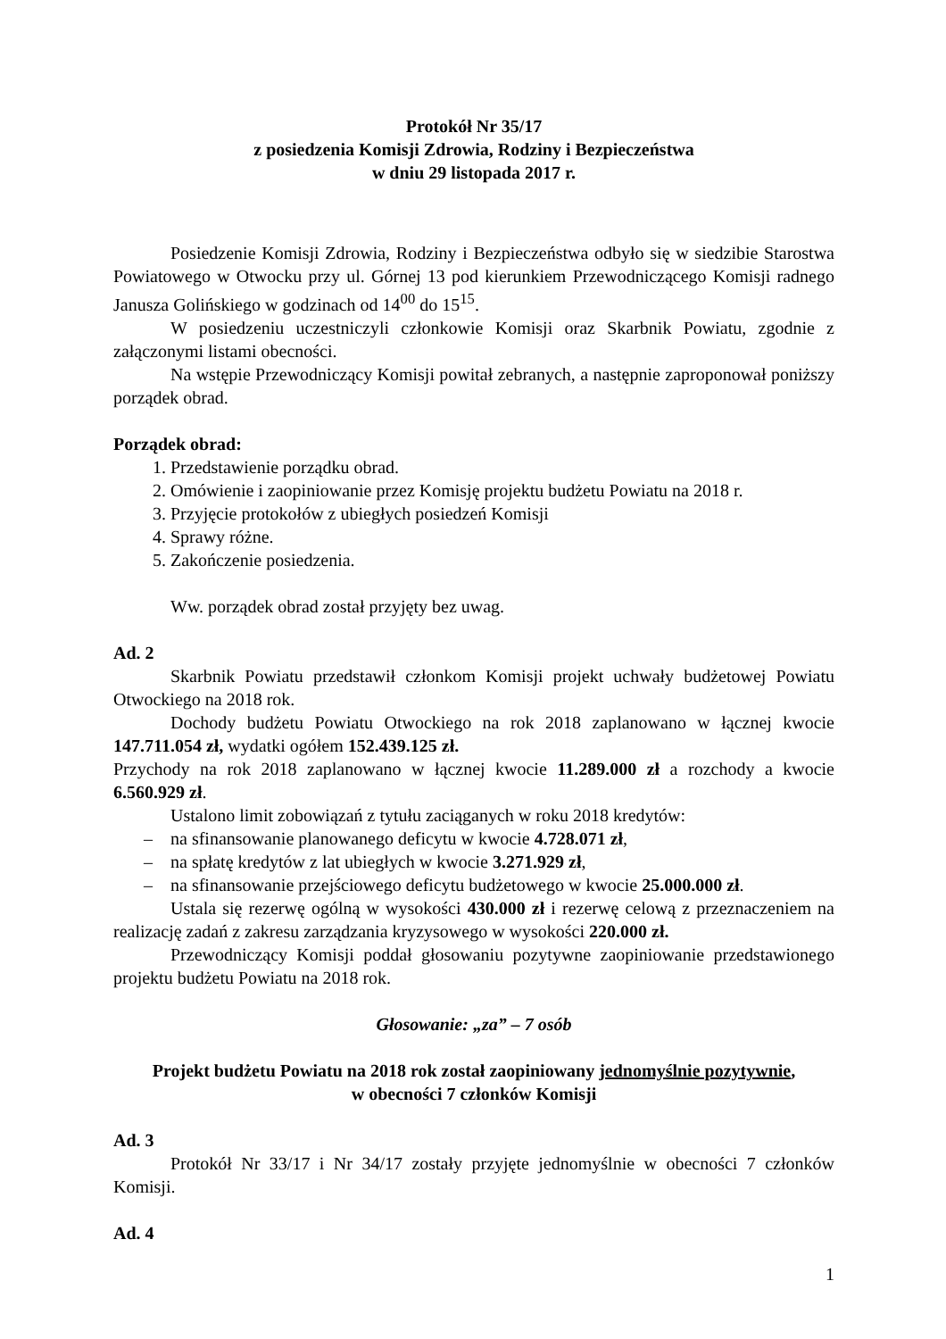Protokół Nr 35/17
z posiedzenia Komisji Zdrowia, Rodziny i Bezpieczeństwa
w dniu 29 listopada 2017 r.
Posiedzenie Komisji Zdrowia, Rodziny i Bezpieczeństwa odbyło się w siedzibie Starostwa Powiatowego w Otwocku przy ul. Górnej 13 pod kierunkiem Przewodniczącego Komisji radnego Janusza Golińskiego w godzinach od 14<sup>00</sup> do 15<sup>15</sup>.
W posiedzeniu uczestniczyli członkowie Komisji oraz Skarbnik Powiatu, zgodnie z załączonymi listami obecności.
Na wstępie Przewodniczący Komisji powitał zebranych, a następnie zaproponował poniższy porządek obrad.
Porządek obrad:
1. Przedstawienie porządku obrad.
2. Omówienie i zaopiniowanie przez Komisję projektu budżetu Powiatu na 2018 r.
3. Przyjęcie protokołów z ubiegłych posiedzeń Komisji
4. Sprawy różne.
5. Zakończenie posiedzenia.
Ww. porządek obrad został przyjęty bez uwag.
Ad. 2
Skarbnik Powiatu przedstawił członkom Komisji projekt uchwały budżetowej Powiatu Otwockiego na 2018 rok.
Dochody budżetu Powiatu Otwockiego na rok 2018 zaplanowano w łącznej kwocie 147.711.054 zł, wydatki ogółem 152.439.125 zł.
Przychody na rok 2018 zaplanowano w łącznej kwocie 11.289.000 zł a rozchody a kwocie 6.560.929 zł.
Ustalono limit zobowiązań z tytułu zaciąganych w roku 2018 kredytów:
– na sfinansowanie planowanego deficytu w kwocie 4.728.071 zł,
– na spłatę kredytów z lat ubiegłych w kwocie 3.271.929 zł,
– na sfinansowanie przejściowego deficytu budżetowego w kwocie 25.000.000 zł.
Ustala się rezerwę ogólną w wysokości 430.000 zł i rezerwę celową z przeznaczeniem na realizację zadań z zakresu zarządzania kryzysowego w wysokości 220.000 zł.
Przewodniczący Komisji poddał głosowaniu pozytywne zaopiniowanie przedstawionego projektu budżetu Powiatu na 2018 rok.
Głosowanie: „za” – 7 osób
Projekt budżetu Powiatu na 2018 rok został zaopiniowany jednomyślnie pozytywnie,
w obecności 7 członków Komisji
Ad. 3
Protokół Nr 33/17 i Nr 34/17 zostały przyjęte jednomyślnie w obecności 7 członków Komisji.
Ad. 4
1